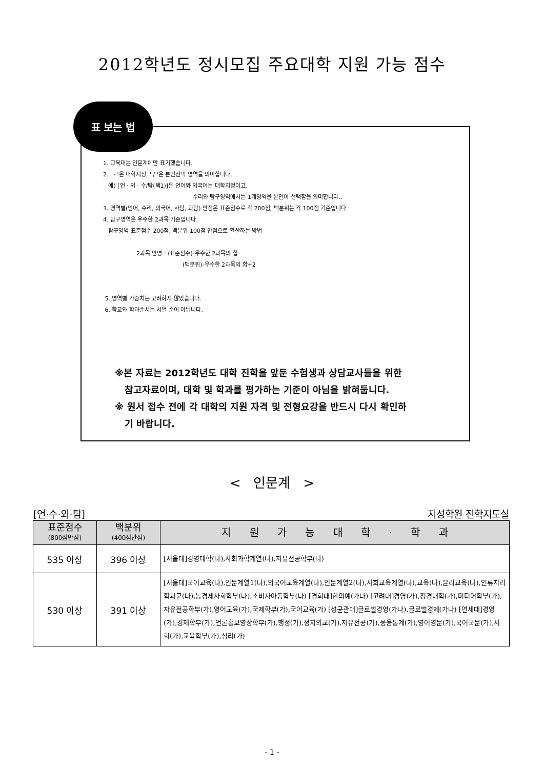2012학년도 정시모집 주요대학 지원 가능 점수
표 보는 법
1. 교육대는 인문계에만 표기했습니다.
2. ' · '은 대학지정, ' / '은 본인선택 영역을 의미합니다.
예) [언 · 외 · 수/탐(택1)]은 언어와 외국어는 대학지정이고,
수리와 탐구영역에서는 1개영역을 본인이 선택함을 의미합니다..
3. 영역별(언어, 수리, 외국어, 사탐, 과탐) 만점은 표준점수로 각 200점, 백분위는 각 100점 기준입니다.
4. 탐구영역은 우수한 2과목 기준입니다.
탐구영역 표준점수 200점, 백분위 100점 만점으로 환산하는 방법
2과목 반영 : (표준점수)-우수한 2과목의 합
(백분위)-우수한 2과목의 합÷2
5. 영역별 가중치는 고려하지 않았습니다.
6. 학교와 학과순서는 서열 순이 아닙니다.
※본 자료는 2012학년도 대학 진학을 앞둔 수험생과 상담교사들을 위한
참고자료이며, 대학 및 학과를 평가하는 기준이 아님을 밝혀둡니다.
※ 원서 접수 전에 각 대학의 지원 자격 및 전형요강을 반드시 다시 확인하
기 바랍니다.
< 인문계 >
[언·수·외·탐] 지성학원 진학지도실
| 표준점수 (800점만점) | 백분위 (400점만점) | 지 원 가 능 대 학 · 학 과 |
| --- | --- | --- |
| 535 이상 | 396 이상 | [서울대]경영대학(나),사회과학계열(나),자유전공학부(나) |
| 530 이상 | 391 이상 | [서울대]국어교육(나),인문계열1(나),외국어교육계열(나),인문계열2(나),사회교육계열(나),교육(나),윤리교육(나),인류지리학과군(나),농경제사회학부(나),소비자아동학부(나) [경희대]한의예(가나) [고려대]경영(가),정경대학(가),미디어학부(가),자유전공학부(가),영어교육(가),국제학부(가),국어교육(가) [성균관대]글로벌경영(가나),글로벌경제(가나) [연세대]경영(가),경제학부(가),언론홍보영상학부(가),행정(가),정치외교(가),자유전공(가),응용통계(가),영어영문(가),국어국문(가),사회(가),교육학부(가),심리(가) |
- 1 -